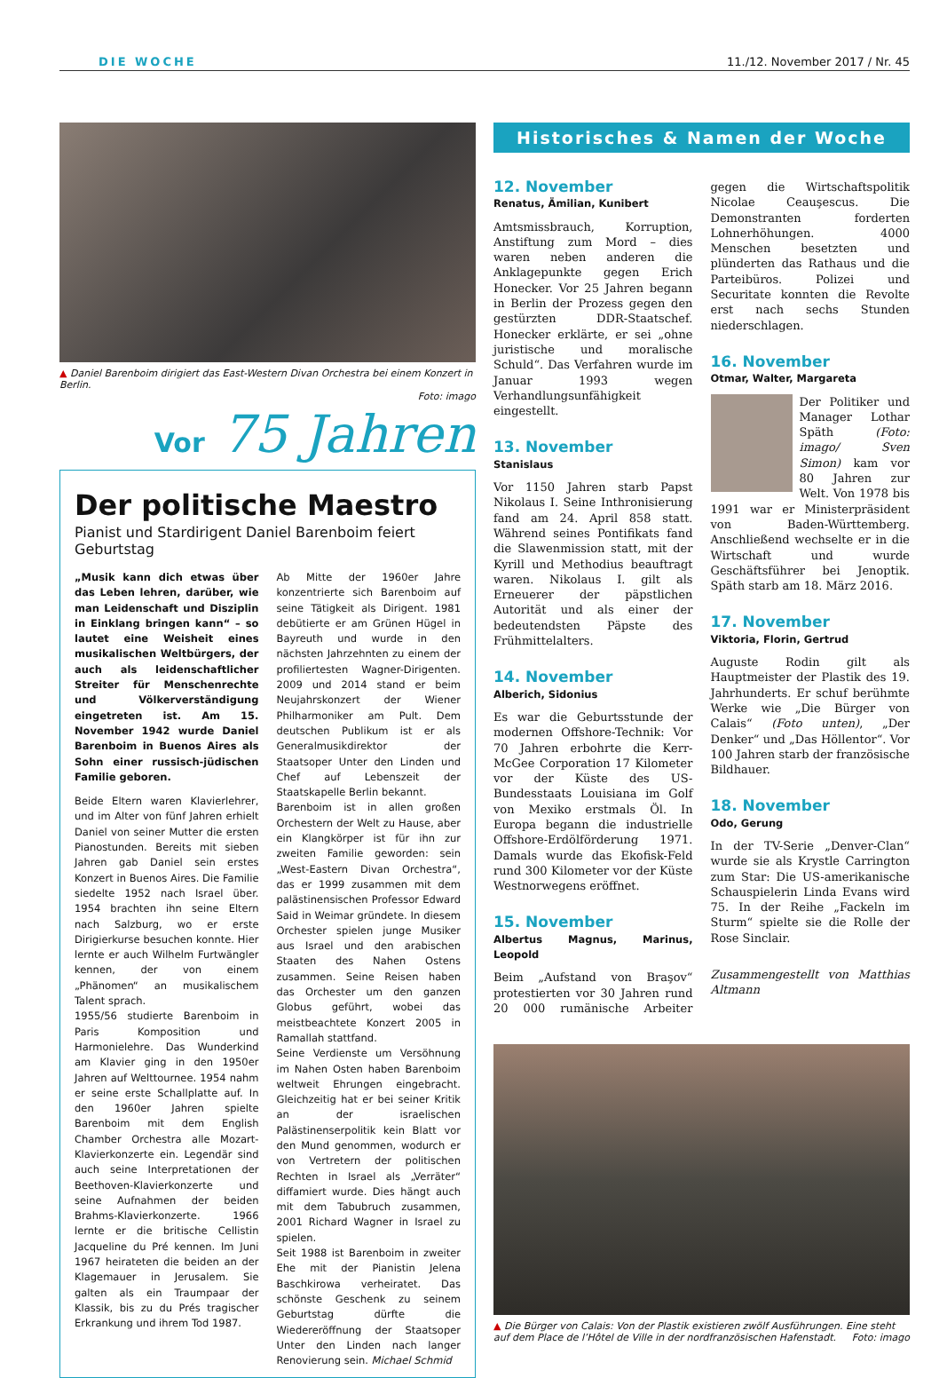DIE WOCHE 11./12. November 2017 / Nr. 45
▲ Daniel Barenboim dirigiert das East-Western Divan Orchestra bei einem Konzert in Berlin.
Foto: imago
Vor 75 Jahren
Der politische Maestro
Pianist und Stardirigent Daniel Barenboim feiert Geburtstag
„Musik kann dich etwas über das Leben lehren, darüber, wie man Leidenschaft und Disziplin in Einklang bringen kann“ – so lautet eine Weisheit eines musikalischen Weltbürgers, der auch als leidenschaftlicher Streiter für Menschenrechte und Völkerverständigung eingetreten ist. Am 15. November 1942 wurde Daniel Barenboim in Buenos Aires als Sohn einer russisch-jüdischen Familie geboren.
Beide Eltern waren Klavierlehrer, und im Alter von fünf Jahren erhielt Daniel von seiner Mutter die ersten Pianostunden. Bereits mit sieben Jahren gab Daniel sein erstes Konzert in Buenos Aires. Die Familie siedelte 1952 nach Israel über. 1954 brachten ihn seine Eltern nach Salzburg, wo er erste Dirigierkurse besuchen konnte. Hier lernte er auch Wilhelm Furtwängler kennen, der von einem „Phänomen“ an musikalischem Talent sprach.
1955/56 studierte Barenboim in Paris Komposition und Harmonielehre. Das Wunderkind am Klavier ging in den 1950er Jahren auf Welttournee. 1954 nahm er seine erste Schallplatte auf. In den 1960er Jahren spielte Barenboim mit dem English Chamber Orchestra alle Mozart-Klavierkonzerte ein. Legendär sind auch seine Interpretationen der Beethoven-Klavierkonzerte und seine Aufnahmen der beiden Brahms-Klavierkonzerte. 1966 lernte er die britische Cellistin Jacqueline du Pré kennen. Im Juni 1967 heirateten die beiden an der Klagemauer in Jerusalem. Sie galten als ein Traumpaar der Klassik, bis zu du Prés tragischer Erkrankung und ihrem Tod 1987.
Ab Mitte der 1960er Jahre konzentrierte sich Barenboim auf seine Tätigkeit als Dirigent. 1981 debütierte er am Grünen Hügel in Bayreuth und wurde in den nächsten Jahrzehnten zu einem der profiliertesten Wagner-Dirigenten. 2009 und 2014 stand er beim Neujahrskonzert der Wiener Philharmoniker am Pult. Dem deutschen Publikum ist er als Generalmusikdirektor der Staatsoper Unter den Linden und Chef auf Lebenszeit der Staatskapelle Berlin bekannt.
Barenboim ist in allen großen Orchestern der Welt zu Hause, aber ein Klangkörper ist für ihn zur zweiten Familie geworden: sein „West-Eastern Divan Orchestra“, das er 1999 zusammen mit dem palästinensischen Professor Edward Said in Weimar gründete. In diesem Orchester spielen junge Musiker aus Israel und den arabischen Staaten des Nahen Ostens zusammen. Seine Reisen haben das Orchester um den ganzen Globus geführt, wobei das meistbeachtete Konzert 2005 in Ramallah stattfand.
Seine Verdienste um Versöhnung im Nahen Osten haben Barenboim weltweit Ehrungen eingebracht. Gleichzeitig hat er bei seiner Kritik an der israelischen Palästinenserpolitik kein Blatt vor den Mund genommen, wodurch er von Vertretern der politischen Rechten in Israel als „Verräter“ diffamiert wurde. Dies hängt auch mit dem Tabubruch zusammen, 2001 Richard Wagner in Israel zu spielen.
Seit 1988 ist Barenboim in zweiter Ehe mit der Pianistin Jelena Baschkirowa verheiratet. Das schönste Geschenk zu seinem Geburtstag dürfte die Wiedereröffnung der Staatsoper Unter den Linden nach langer Renovierung sein. Michael Schmid
Historisches & Namen der Woche
12. November
Renatus, Ämilian, Kunibert
Amtsmissbrauch, Korruption, Anstiftung zum Mord – dies waren neben anderen die Anklagepunkte gegen Erich Honecker. Vor 25 Jahren begann in Berlin der Prozess gegen den gestürzten DDR-Staatschef. Honecker erklärte, er sei „ohne juristische und moralische Schuld“. Das Verfahren wurde im Januar 1993 wegen Verhandlungsunfähigkeit eingestellt.
13. November
Stanislaus
Vor 1150 Jahren starb Papst Nikolaus I. Seine Inthronisierung fand am 24. April 858 statt. Während seines Pontifikats fand die Slawenmission statt, mit der Kyrill und Methodius beauftragt waren. Nikolaus I. gilt als Erneuerer der päpstlichen Autorität und als einer der bedeutendsten Päpste des Frühmittelalters.
14. November
Alberich, Sidonius
Es war die Geburtsstunde der modernen Offshore-Technik: Vor 70 Jahren erbohrte die Kerr-McGee Corporation 17 Kilometer vor der Küste des US-Bundesstaats Louisiana im Golf von Mexiko erstmals Öl. In Europa begann die industrielle Offshore-Erdölförderung 1971. Damals wurde das Ekofisk-Feld rund 300 Kilometer vor der Küste Westnorwegens eröffnet.
15. November
Albertus Magnus, Marinus, Leopold
Beim „Aufstand von Braşov“ protestierten vor 30 Jahren rund 20 000 rumänische Arbeiter gegen die Wirtschaftspolitik Nicolae Ceauşescus. Die Demonstranten forderten Lohnerhöhungen. 4000 Menschen besetzten und plünderten das Rathaus und die Parteibüros. Polizei und Securitate konnten die Revolte erst nach sechs Stunden niederschlagen.
16. November
Otmar, Walter, Margareta
Der Politiker und Manager Lothar Späth (Foto: imago/ Sven Simon) kam vor 80 Jahren zur Welt. Von 1978 bis 1991 war er Ministerpräsident von Baden-Württemberg. Anschließend wechselte er in die Wirtschaft und wurde Geschäftsführer bei Jenoptik. Späth starb am 18. März 2016.
17. November
Viktoria, Florin, Gertrud
Auguste Rodin gilt als Hauptmeister der Plastik des 19. Jahrhunderts. Er schuf berühmte Werke wie „Die Bürger von Calais“ (Foto unten), „Der Denker“ und „Das Höllentor“. Vor 100 Jahren starb der französische Bildhauer.
18. November
Odo, Gerung
In der TV-Serie „Denver-Clan“ wurde sie als Krystle Carrington zum Star: Die US-amerikanische Schauspielerin Linda Evans wird 75. In der Reihe „Fackeln im Sturm“ spielte sie die Rolle der Rose Sinclair.
Zusammengestellt von Matthias Altmann
▲ Die Bürger von Calais: Von der Plastik existieren zwölf Ausführungen. Eine steht auf dem Place de l’Hôtel de Ville in der nordfranzösischen Hafenstadt. Foto: imago